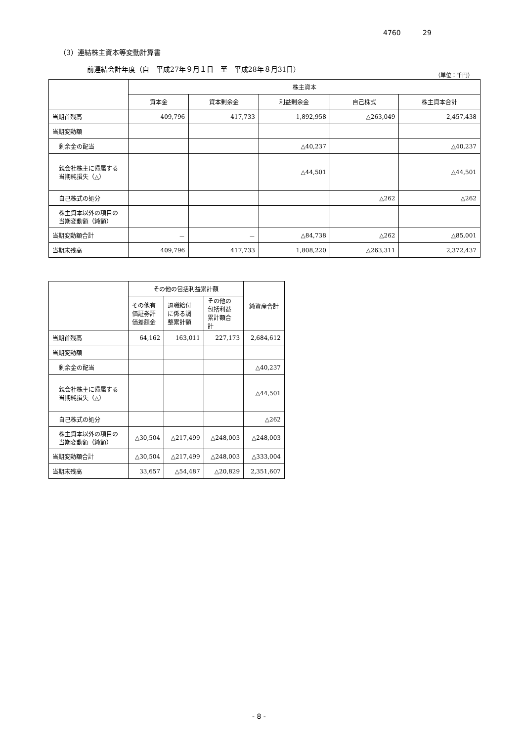4760 29
（3）連結株主資本等変動計算書
前連結会計年度（自　平成27年９月１日　至　平成28年８月31日）
（単位：千円）
| | 株主資本 | | | | |
| --- | --- | --- | --- | --- | --- |
| | 資本金 | 資本剰余金 | 利益剰余金 | 自己株式 | 株主資本合計 |
| 当期首残高 | 409,796 | 417,733 | 1,892,958 | △263,049 | 2,457,438 |
| 当期変動額 | | | | | |
| 剰余金の配当 | | | △40,237 | | △40,237 |
| 親会社株主に帰属する 当期純損失（△） | | | △44,501 | | △44,501 |
| 自己株式の処分 | | | | △262 | △262 |
| 株主資本以外の項目の 当期変動額（純額） | | | | | |
| 当期変動額合計 | － | － | △84,738 | △262 | △85,001 |
| 当期末残高 | 409,796 | 417,733 | 1,808,220 | △263,311 | 2,372,437 |
| | その他の包括利益累計額 | | | 純資産合計 |
| --- | --- | --- | --- | --- |
| | その他有 価証券評 価差額金 | 退職給付 に係る調 整累計額 | その他の 包括利益 累計額合 計 | |
| 当期首残高 | 64,162 | 163,011 | 227,173 | 2,684,612 |
| 当期変動額 | | | | |
| 剰余金の配当 | | | | △40,237 |
| 親会社株主に帰属する 当期純損失（△） | | | | △44,501 |
| 自己株式の処分 | | | | △262 |
| 株主資本以外の項目の 当期変動額（純額） | △30,504 | △217,499 | △248,003 | △248,003 |
| 当期変動額合計 | △30,504 | △217,499 | △248,003 | △333,004 |
| 当期末残高 | 33,657 | △54,487 | △20,829 | 2,351,607 |
- 8 -